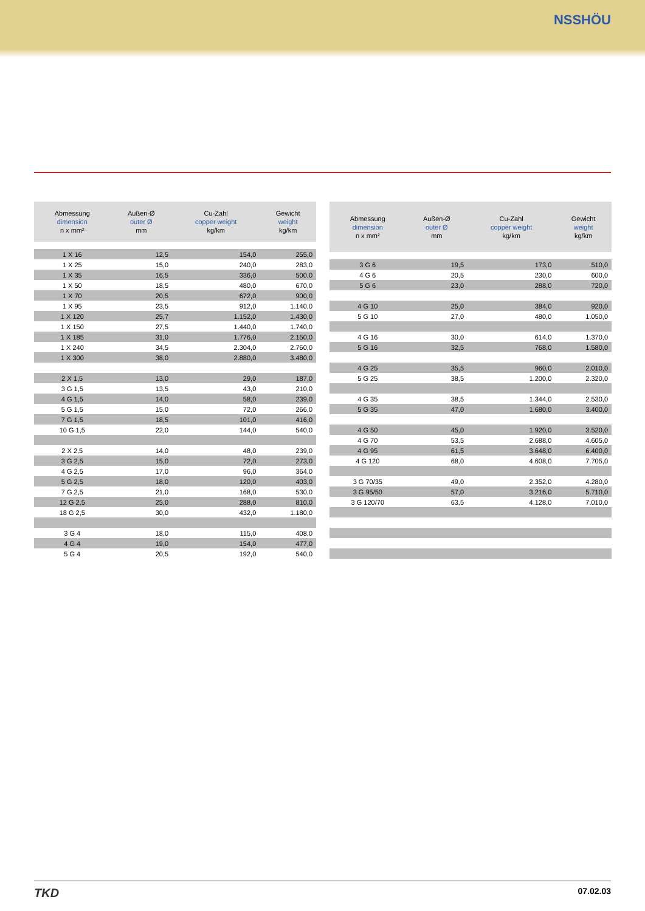NSSHÖU
| Abmessung dimension n x mm² | Außen-Ø outer Ø mm | Cu-Zahl copper weight kg/km | Gewicht weight kg/km |
| --- | --- | --- | --- |
| 1 X 16 | 12,5 | 154,0 | 255,0 |
| 1 X 25 | 15,0 | 240,0 | 283,0 |
| 1 X 35 | 16,5 | 336,0 | 500.0 |
| 1 X 50 | 18,5 | 480,0 | 670,0 |
| 1 X 70 | 20,5 | 672,0 | 900,0 |
| 1 X 95 | 23,5 | 912,0 | 1.140,0 |
| 1 X 120 | 25,7 | 1.152,0 | 1.430,0 |
| 1 X 150 | 27,5 | 1.440,0 | 1.740,0 |
| 1 X 185 | 31,0 | 1.776,0 | 2.150,0 |
| 1 X 240 | 34,5 | 2.304,0 | 2.760,0 |
| 1 X 300 | 38,0 | 2.880,0 | 3.480,0 |
| 2 X 1,5 | 13,0 | 29,0 | 187,0 |
| 3 G 1,5 | 13,5 | 43,0 | 210,0 |
| 4 G 1,5 | 14,0 | 58,0 | 239,0 |
| 5 G 1,5 | 15,0 | 72,0 | 266,0 |
| 7 G 1,5 | 18,5 | 101,0 | 416,0 |
| 10 G 1,5 | 22,0 | 144,0 | 540,0 |
| 2 X 2,5 | 14,0 | 48,0 | 239,0 |
| 3 G 2,5 | 15,0 | 72,0 | 273,0 |
| 4 G 2,5 | 17,0 | 96,0 | 364,0 |
| 5 G 2,5 | 18,0 | 120,0 | 403,0 |
| 7 G 2,5 | 21,0 | 168,0 | 530,0 |
| 12 G 2,5 | 25,0 | 288,0 | 810,0 |
| 18 G 2,5 | 30,0 | 432,0 | 1.180,0 |
| 3 G 4 | 18,0 | 115,0 | 408,0 |
| 4 G 4 | 19,0 | 154,0 | 477,0 |
| 5 G 4 | 20,5 | 192,0 | 540,0 |
| Abmessung dimension n x mm² | Außen-Ø outer Ø mm | Cu-Zahl copper weight kg/km | Gewicht weight kg/km |
| --- | --- | --- | --- |
| 3 G 6 | 19,5 | 173,0 | 510,0 |
| 4 G 6 | 20,5 | 230,0 | 600,0 |
| 5 G 6 | 23,0 | 288,0 | 720,0 |
| 4 G 10 | 25,0 | 384,0 | 920,0 |
| 5 G 10 | 27,0 | 480,0 | 1.050,0 |
| 4 G 16 | 30,0 | 614,0 | 1.370,0 |
| 5 G 16 | 32,5 | 768,0 | 1.580,0 |
| 4 G 25 | 35,5 | 960,0 | 2.010,0 |
| 5 G 25 | 38,5 | 1.200,0 | 2.320,0 |
| 4 G 35 | 38,5 | 1.344,0 | 2.530,0 |
| 5 G 35 | 47,0 | 1.680,0 | 3.400,0 |
| 4 G 50 | 45,0 | 1.920,0 | 3.520,0 |
| 4 G 70 | 53,5 | 2.688,0 | 4.605,0 |
| 4 G 95 | 61,5 | 3.648,0 | 6.400,0 |
| 4 G 120 | 68,0 | 4.608,0 | 7.705,0 |
| 3 G 70/35 | 49,0 | 2.352,0 | 4.280,0 |
| 3 G 95/50 | 57,0 | 3.216,0 | 5.710,0 |
| 3 G 120/70 | 63,5 | 4.128,0 | 7.010,0 |
TKD 07.02.03